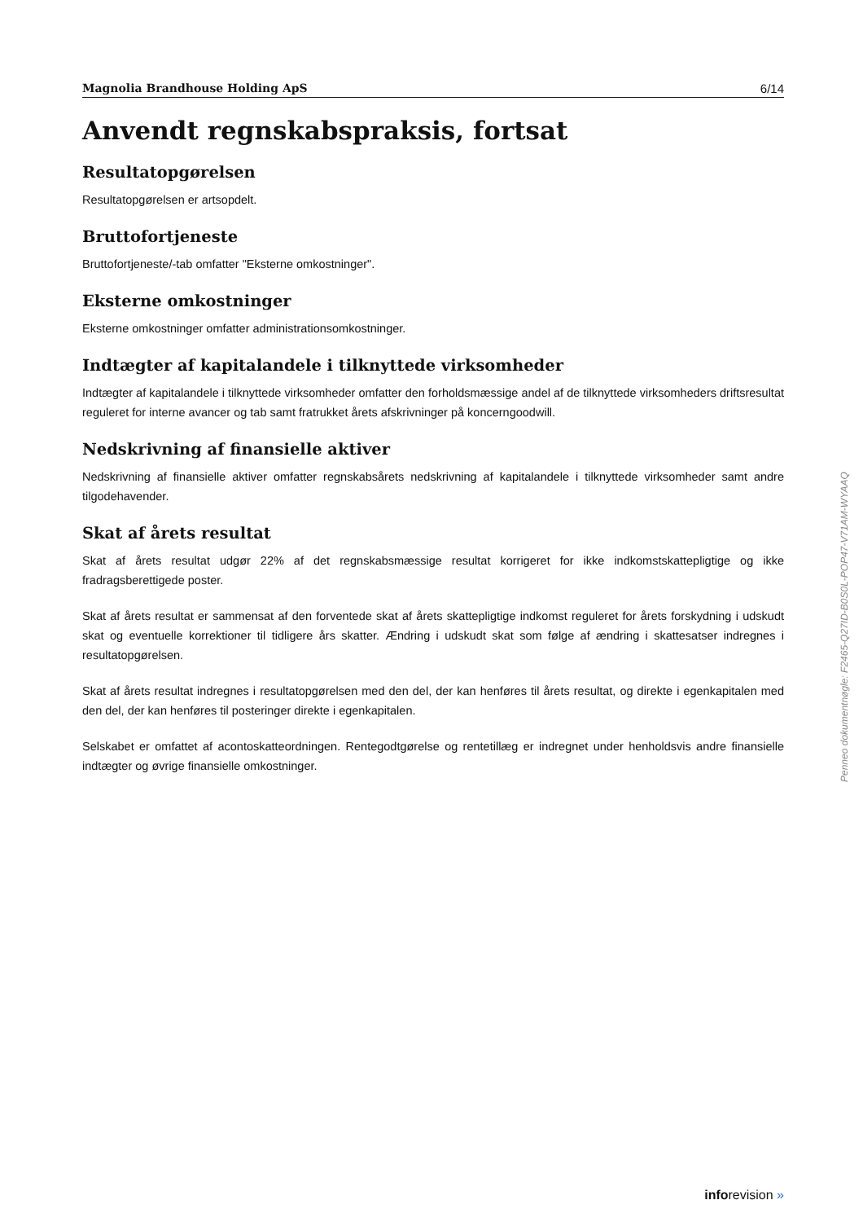Magnolia Brandhouse Holding ApS 6/14
Anvendt regnskabspraksis, fortsat
Resultatopgørelsen
Resultatopgørelsen er artsopdelt.
Bruttofortjeneste
Bruttofortjeneste/-tab omfatter "Eksterne omkostninger".
Eksterne omkostninger
Eksterne omkostninger omfatter administrationsomkostninger.
Indtægter af kapitalandele i tilknyttede virksomheder
Indtægter af kapitalandele i tilknyttede virksomheder omfatter den forholdsmæssige andel af de tilknyttede virksomheders driftsresultat reguleret for interne avancer og tab samt fratrukket årets afskrivninger på koncerngoodwill.
Nedskrivning af finansielle aktiver
Nedskrivning af finansielle aktiver omfatter regnskabsårets nedskrivning af kapitalandele i tilknyttede virksomheder samt andre tilgodehavender.
Skat af årets resultat
Skat af årets resultat udgør 22% af det regnskabsmæssige resultat korrigeret for ikke indkomstskattepligtige og ikke fradragsberettigede poster.
Skat af årets resultat er sammensat af den forventede skat af årets skattepligtige indkomst reguleret for årets forskydning i udskudt skat og eventuelle korrektioner til tidligere års skatter. Ændring i udskudt skat som følge af ændring i skattesatser indregnes i resultatopgørelsen.
Skat af årets resultat indregnes i resultatopgørelsen med den del, der kan henføres til årets resultat, og direkte i egenkapitalen med den del, der kan henføres til posteringer direkte i egenkapitalen.
Selskabet er omfattet af acontoskatteordningen. Rentegodtgørelse og rentetillæg er indregnet under henholdsvis andre finansielle indtægter og øvrige finansielle omkostninger.
Penneo dokumentnøgle: F2465-Q27ID-B0S0L-POP47-V71AM-WYAAQ
inforevision »